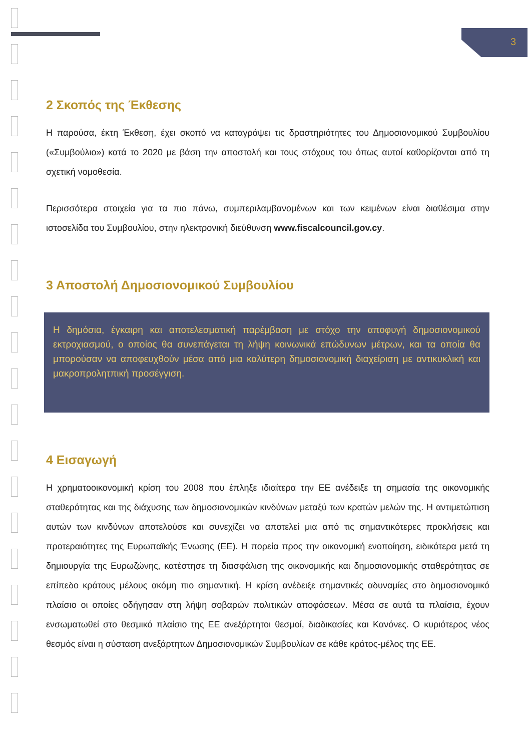3
2 Σκοπός της Έκθεσης
Η παρούσα, έκτη Έκθεση, έχει σκοπό να καταγράψει τις δραστηριότητες του Δημοσιονομικού Συμβουλίου («Συμβούλιο») κατά το 2020 με βάση την αποστολή και τους στόχους του όπως αυτοί καθορίζονται από τη σχετική νομοθεσία.
Περισσότερα στοιχεία για τα πιο πάνω, συμπεριλαμβανομένων και των κειμένων είναι διαθέσιμα στην ιστοσελίδα του Συμβουλίου, στην ηλεκτρονική διεύθυνση www.fiscalcouncil.gov.cy.
3 Αποστολή Δημοσιονομικού Συμβουλίου
Η δημόσια, έγκαιρη και αποτελεσματική παρέμβαση με στόχο την αποφυγή δημοσιονομικού εκτροχιασμού, ο οποίος θα συνεπάγεται τη λήψη κοινωνικά επώδυνων μέτρων, και τα οποία θα μπορούσαν να αποφευχθούν μέσα από μια καλύτερη δημοσιονομική διαχείριση με αντικυκλική και μακροπρολητπική προσέγγιση.
4 Εισαγωγή
Η χρηματοοικονομική κρίση του 2008 που έπληξε ιδιαίτερα την ΕΕ ανέδειξε τη σημασία της οικονομικής σταθερότητας και της διάχυσης των δημοσιονομικών κινδύνων μεταξύ των κρατών μελών της. Η αντιμετώπιση αυτών των κινδύνων αποτελούσε και συνεχίζει να αποτελεί μια από τις σημαντικότερες προκλήσεις και προτεραιότητες της Ευρωπαϊκής Ένωσης (ΕΕ). Η πορεία προς την οικονομική ενοποίηση, ειδικότερα μετά τη δημιουργία της Ευρωζώνης, κατέστησε τη διασφάλιση της οικονομικής και δημοσιονομικής σταθερότητας σε επίπεδο κράτους μέλους ακόμη πιο σημαντική. Η κρίση ανέδειξε σημαντικές αδυναμίες στο δημοσιονομικό πλαίσιο οι οποίες οδήγησαν στη λήψη σοβαρών πολιτικών αποφάσεων. Μέσα σε αυτά τα πλαίσια, έχουν ενσωματωθεί στο θεσμικό πλαίσιο της ΕΕ ανεξάρτητοι θεσμοί, διαδικασίες και Κανόνες. Ο κυριότερος νέος θεσμός είναι η σύσταση ανεξάρτητων Δημοσιονομικών Συμβουλίων σε κάθε κράτος-μέλος της ΕΕ.